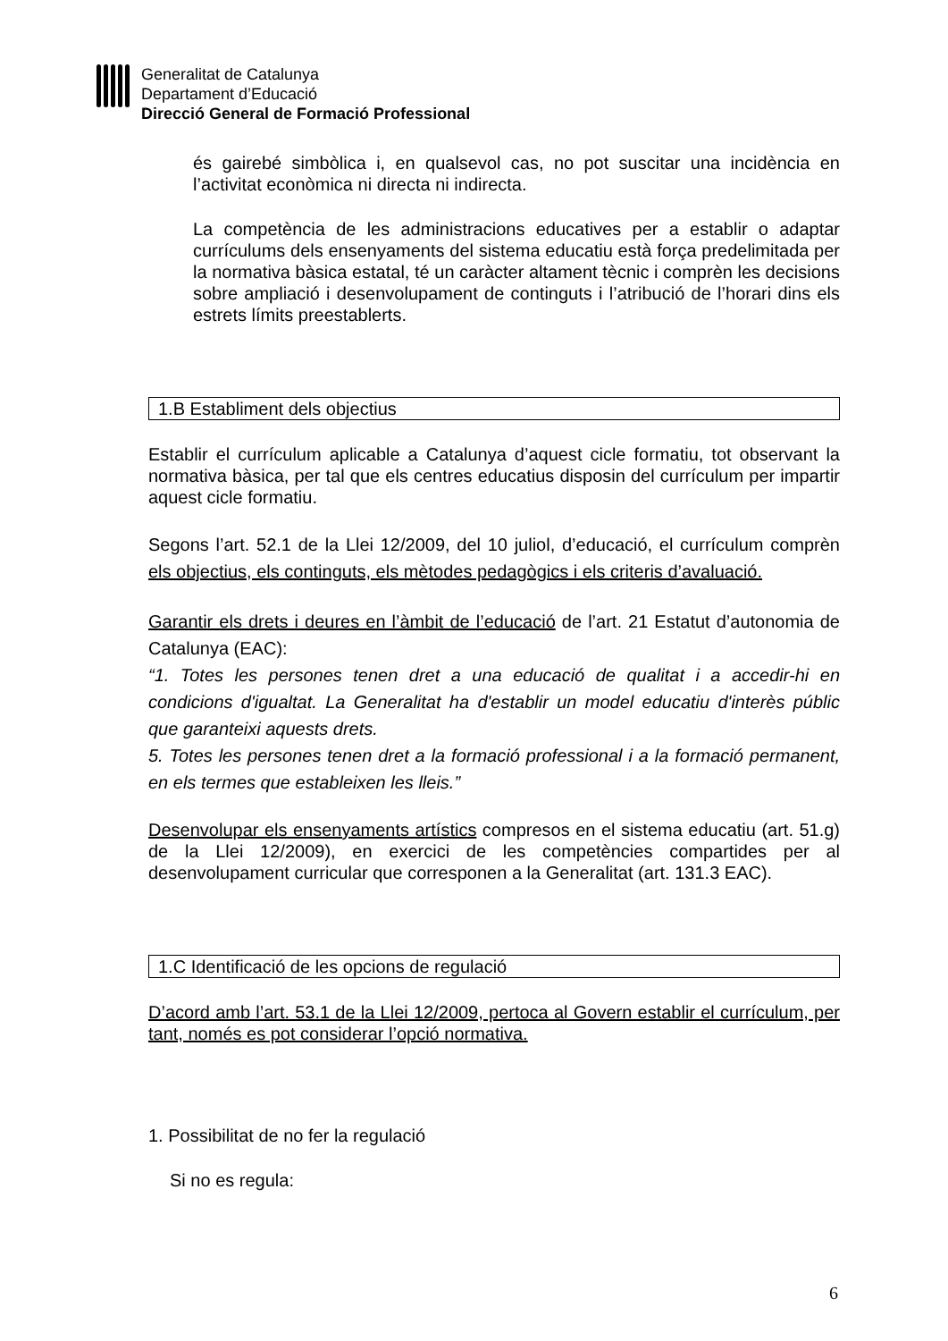Generalitat de Catalunya
Departament d’Educació
Direcció General de Formació Professional
és gairebé simbòlica i, en qualsevol cas, no pot suscitar una incidència en l’activitat econòmica ni directa ni indirecta.
La competència de les administracions educatives per a establir o adaptar currículums dels ensenyaments del sistema educatiu està força predelimitada per la normativa bàsica estatal, té un caràcter altament tècnic i comprèn les decisions sobre ampliació i desenvolupament de continguts i l’atribució de l’horari dins els estrets límits preestablerts.
1.B Establiment dels objectius
Establir el currículum aplicable a Catalunya d’aquest cicle formatiu, tot observant la normativa bàsica, per tal que els centres educatius disposin del currículum per impartir aquest cicle formatiu.
Segons l’art. 52.1 de la Llei 12/2009, del 10 juliol, d’educació, el currículum comprèn els objectius, els continguts, els mètodes pedagògics i els criteris d’avaluació.
Garantir els drets i deures en l’àmbit de l’educació de l’art. 21 Estatut d’autonomia de Catalunya (EAC):
“1. Totes les persones tenen dret a una educació de qualitat i a accedir-hi en condicions d'igualtat. La Generalitat ha d'establir un model educatiu d'interès públic que garanteixi aquests drets.
5. Totes les persones tenen dret a la formació professional i a la formació permanent, en els termes que estableixen les lleis.”
Desenvolupar els ensenyaments artístics compresos en el sistema educatiu (art. 51.g) de la Llei 12/2009), en exercici de les competències compartides per al desenvolupament curricular que corresponen a la Generalitat (art. 131.3 EAC).
1.C Identificació de les opcions de regulació
D’acord amb l’art. 53.1 de la Llei 12/2009, pertoca al Govern establir el currículum, per tant, només es pot considerar l’opció normativa.
1. Possibilitat de no fer la regulació
Si no es regula:
6